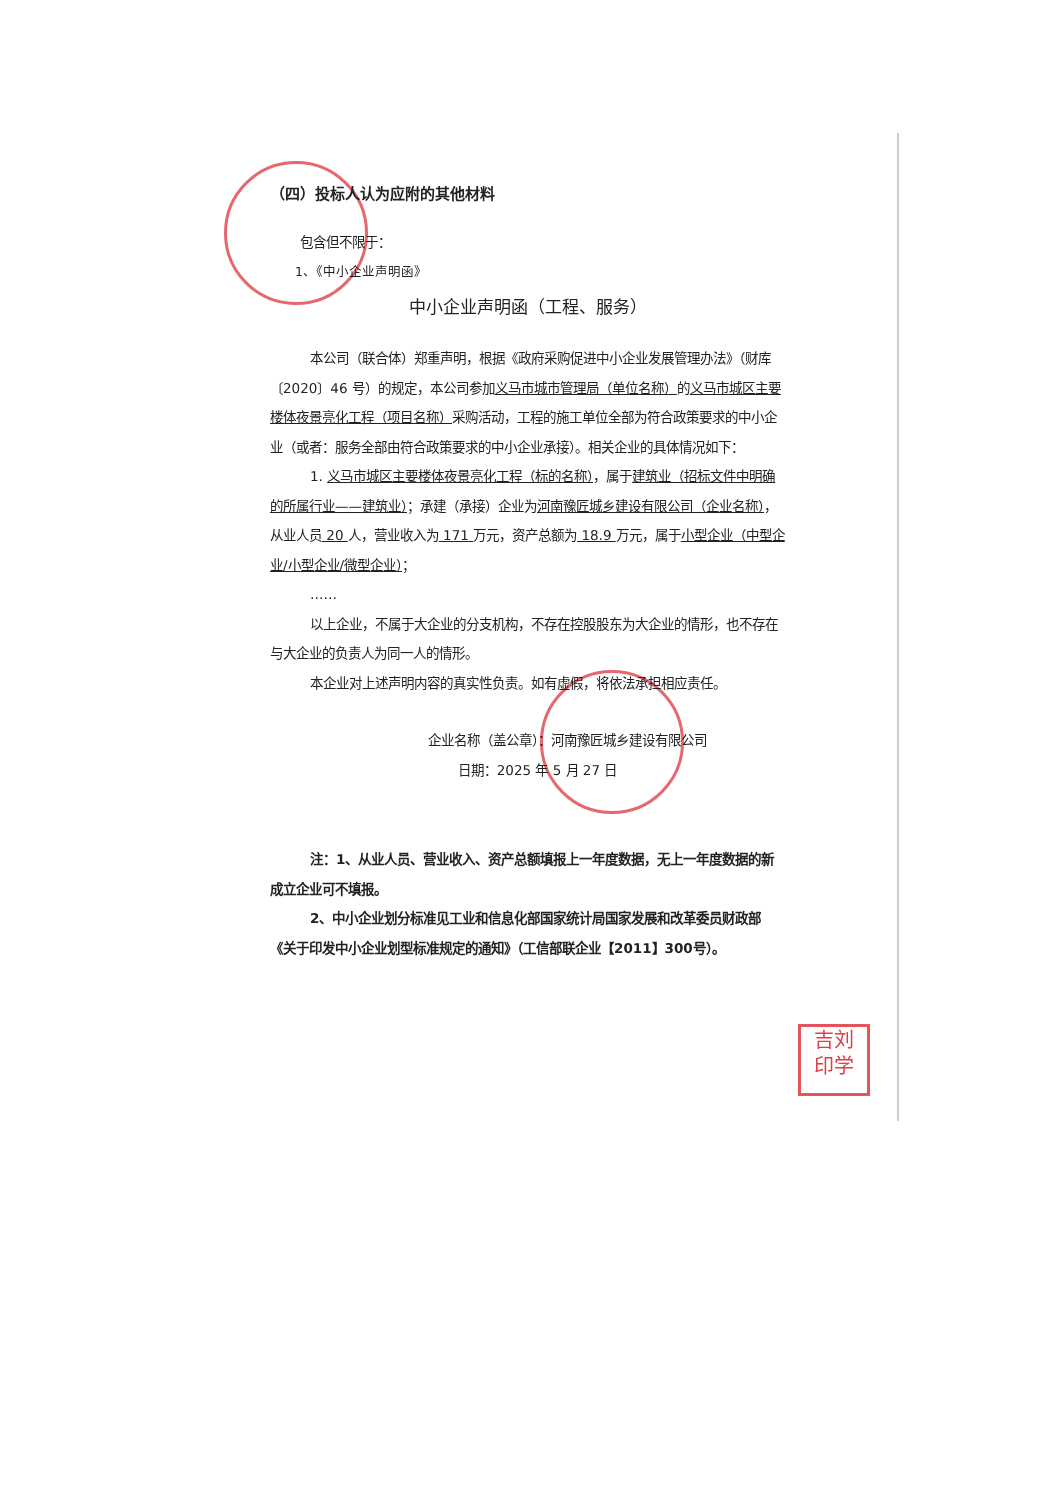（四）投标人认为应附的其他材料
包含但不限于：
1、《中小企业声明函》
中小企业声明函（工程、服务）
本公司（联合体）郑重声明，根据《政府采购促进中小企业发展管理办法》（财库〔2020〕46 号）的规定，本公司参加义马市城市管理局（单位名称）的义马市城区主要楼体夜景亮化工程（项目名称）采购活动，工程的施工单位全部为符合政策要求的中小企业（或者：服务全部由符合政策要求的中小企业承接）。相关企业的具体情况如下：
1. 义马市城区主要楼体夜景亮化工程（标的名称），属于建筑业（招标文件中明确的所属行业——建筑业）；承建（承接）企业为河南豫匠城乡建设有限公司（企业名称），从业人员 20 人，营业收入为 171 万元，资产总额为 18.9 万元，属于小型企业（中型企业/小型企业/微型企业）；
……
以上企业，不属于大企业的分支机构，不存在控股股东为大企业的情形，也不存在与大企业的负责人为同一人的情形。
本企业对上述声明内容的真实性负责。如有虚假，将依法承担相应责任。
企业名称（盖公章）：河南豫匠城乡建设有限公司
日期：2025 年 5 月 27 日
注：1、从业人员、营业收入、资产总额填报上一年度数据，无上一年度数据的新成立企业可不填报。
2、中小企业划分标准见工业和信息化部国家统计局国家发展和改革委员财政部《关于印发中小企业划型标准规定的通知》（工信部联企业【2011】300号）。
吉刘
印学